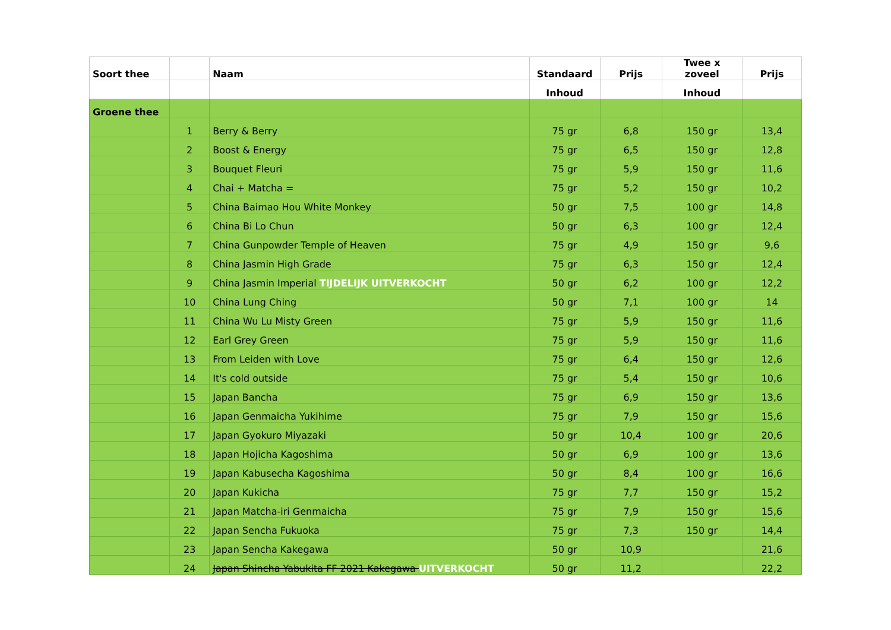| Soort thee | | Naam | Standaard | Prijs | Twee x zoveel | Prijs |
| --- | --- | --- | --- | --- | --- | --- |
| | | | Inhoud | | Inhoud | |
| Groene thee | | | | | | |
| | 1 | Berry & Berry | 75 gr | 6,8 | 150 gr | 13,4 |
| | 2 | Boost & Energy | 75 gr | 6,5 | 150 gr | 12,8 |
| | 3 | Bouquet Fleuri | 75 gr | 5,9 | 150 gr | 11,6 |
| | 4 | Chai + Matcha = | 75 gr | 5,2 | 150 gr | 10,2 |
| | 5 | China Baimao Hou White Monkey | 50 gr | 7,5 | 100 gr | 14,8 |
| | 6 | China Bi Lo Chun | 50 gr | 6,3 | 100 gr | 12,4 |
| | 7 | China Gunpowder Temple of Heaven | 75 gr | 4,9 | 150 gr | 9,6 |
| | 8 | China Jasmin High Grade | 75 gr | 6,3 | 150 gr | 12,4 |
| | 9 | China Jasmin Imperial TIJDELIJK UITVERKOCHT | 50 gr | 6,2 | 100 gr | 12,2 |
| | 10 | China Lung Ching | 50 gr | 7,1 | 100 gr | 14 |
| | 11 | China Wu Lu Misty Green | 75 gr | 5,9 | 150 gr | 11,6 |
| | 12 | Earl Grey Green | 75 gr | 5,9 | 150 gr | 11,6 |
| | 13 | From Leiden with Love | 75 gr | 6,4 | 150 gr | 12,6 |
| | 14 | It's cold outside | 75 gr | 5,4 | 150 gr | 10,6 |
| | 15 | Japan Bancha | 75 gr | 6,9 | 150 gr | 13,6 |
| | 16 | Japan Genmaicha Yukihime | 75 gr | 7,9 | 150 gr | 15,6 |
| | 17 | Japan Gyokuro Miyazaki | 50 gr | 10,4 | 100 gr | 20,6 |
| | 18 | Japan Hojicha Kagoshima | 50 gr | 6,9 | 100 gr | 13,6 |
| | 19 | Japan Kabusecha Kagoshima | 50 gr | 8,4 | 100 gr | 16,6 |
| | 20 | Japan Kukicha | 75 gr | 7,7 | 150 gr | 15,2 |
| | 21 | Japan Matcha-iri Genmaicha | 75 gr | 7,9 | 150 gr | 15,6 |
| | 22 | Japan Sencha Fukuoka | 75 gr | 7,3 | 150 gr | 14,4 |
| | 23 | Japan Sencha Kakegawa | 50 gr | 10,9 | | 21,6 |
| | 24 | Japan Shincha Yabukita FF 2021 Kakegawa UITVERKOCHT | 50 gr | 11,2 | | 22,2 |